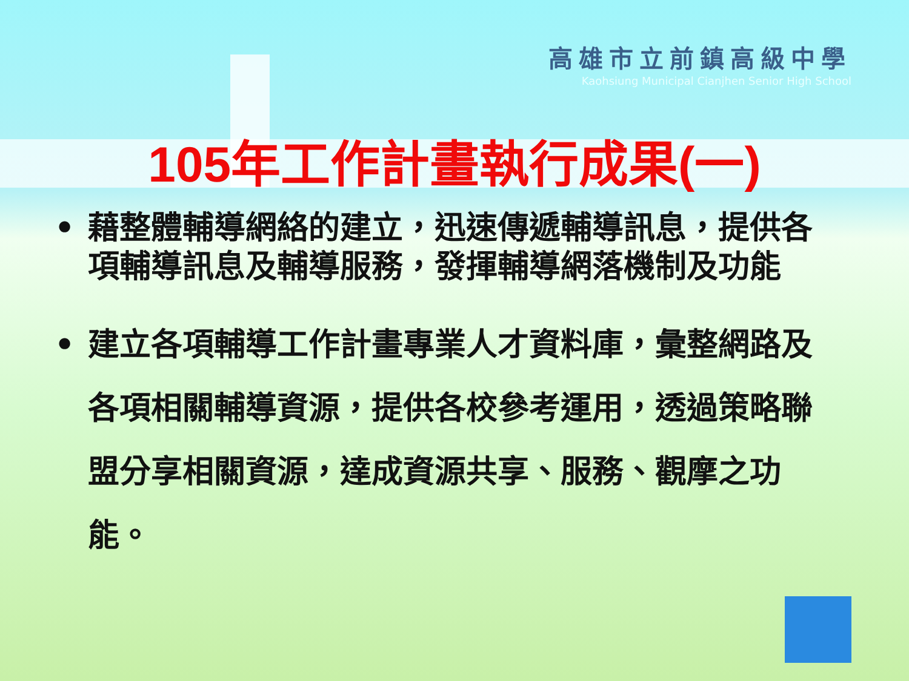高雄市立前鎮高級中學
Kaohsiung Municipal Cianjhen Senior High School
105年工作計畫執行成果(一)
• 藉整體輔導網絡的建立，迅速傳遞輔導訊息，提供各項輔導訊息及輔導服務，發揮輔導網落機制及功能
• 建立各項輔導工作計畫專業人才資料庫，彙整網路及各項相關輔導資源，提供各校參考運用，透過策略聯盟分享相關資源，達成資源共享、服務、觀摩之功能。